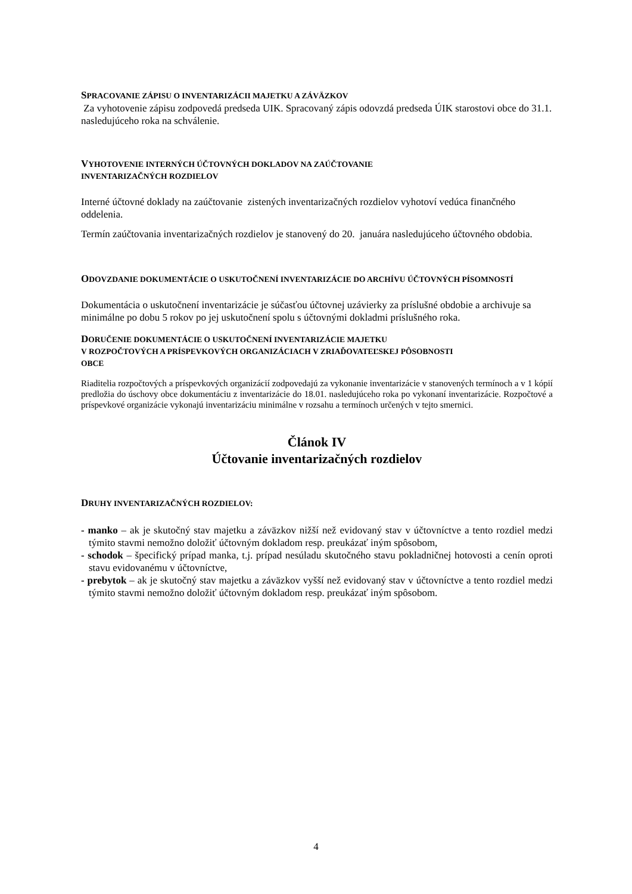SPRACOVANIE ZÁPISU O INVENTARIZÁCII MAJETKU A ZÁVÄZKOV
Za vyhotovenie zápisu zodpovedá predseda UIK. Spracovaný zápis odovzdá predseda ÚIK starostovi obce do 31.1. nasledujúceho roka na schválenie.
VYHOTOVENIE INTERNÝCH ÚČTOVNÝCH DOKLADOV NA ZAÚČTOVANIE
INVENTARIZAČNÝCH ROZDIELOV
Interné účtovné doklady na zaúčtovanie zistených inventarizačných rozdielov vyhotoví vedúca finančného oddelenia.
Termín zaúčtovania inventarizačných rozdielov je stanovený do 20. januára nasledujúceho účtovného obdobia.
ODOVZDANIE DOKUMENTÁCIE O USKUTOČNENÍ INVENTARIZÁCIE DO ARCHÍVU ÚČTOVNÝCH PÍSOMNOSTÍ
Dokumentácia o uskutočnení inventarizácie je súčasťou účtovnej uzávierky za príslušné obdobie a archivuje sa minimálne po dobu 5 rokov po jej uskutočnení spolu s účtovnými dokladmi príslušného roka.
DORUČENIE DOKUMENTÁCIE O USKUTOČNENÍ INVENTARIZÁCIE MAJETKU
V ROZPOČTOVÝCH A PRÍSPEVKOVÝCH ORGANIZÁCIACH V ZRIAĎOVATEĽSKEJ PÔSOBNOSTI
OBCE
Riaditelia rozpočtových a príspevkových organizácií zodpovedajú za vykonanie inventarizácie v stanovených termínoch a v 1 kópií predložia do úschovy obce dokumentáciu z inventarizácie do 18.01. nasledujúceho roka po vykonaní inventarizácie. Rozpočtové a príspevkové organizácie vykonajú inventarizáciu minimálne v rozsahu a termínoch určených v tejto smernici.
Článok IV
Účtovanie inventarizačných rozdielov
DRUHY INVENTARIZAČNÝCH ROZDIELOV:
- manko – ak je skutočný stav majetku a záväzkov nižší než evidovaný stav v účtovníctve a tento rozdiel medzi týmito stavmi nemožno doložiť účtovným dokladom resp. preukázať iným spôsobom,
- schodok – špecifický prípad manka, t.j. prípad nesúladu skutočného stavu pokladničnej hotovosti a cenín oproti stavu evidovanému v účtovníctve,
- prebytok – ak je skutočný stav majetku a záväzkov vyšší než evidovaný stav v účtovníctve a tento rozdiel medzi týmito stavmi nemožno doložiť účtovným dokladom resp. preukázať iným spôsobom.
4